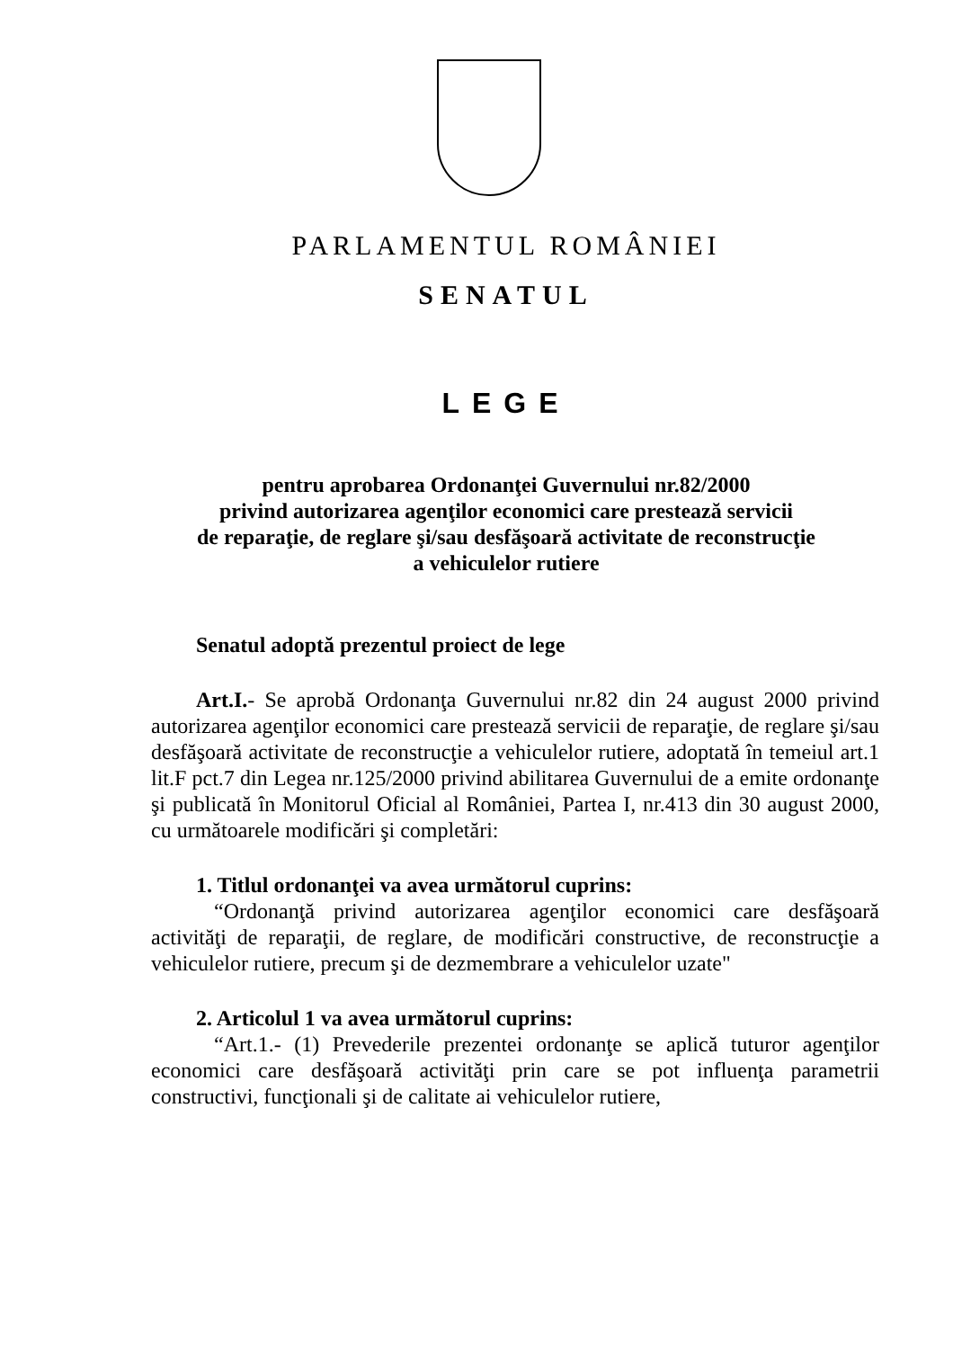PARLAMENTUL ROMÂNIEI
SENATUL
LEGE
pentru aprobarea Ordonanţei Guvernului nr.82/2000
privind autorizarea agenţilor economici care prestează servicii
de reparaţie, de reglare şi/sau desfăşoară activitate de reconstrucţie
a vehiculelor rutiere
Senatul adoptă prezentul proiect de lege
Art.I.- Se aprobă Ordonanţa Guvernului nr.82 din 24 august 2000 privind autorizarea agenţilor economici care prestează servicii de reparaţie, de reglare şi/sau desfăşoară activitate de reconstrucţie a vehiculelor rutiere, adoptată în temeiul art.1 lit.F pct.7 din Legea nr.125/2000 privind abilitarea Guvernului de a emite ordonanţe şi publicată în Monitorul Oficial al României, Partea I, nr.413 din 30 august 2000, cu următoarele modificări şi completări:
1. Titlul ordonanţei va avea următorul cuprins:
“Ordonanţă privind autorizarea agenţilor economici care desfăşoară activităţi de reparaţii, de reglare, de modificări constructive, de reconstrucţie a vehiculelor rutiere, precum şi de dezmembrare a vehiculelor uzate"
2. Articolul 1 va avea următorul cuprins:
“Art.1.- (1) Prevederile prezentei ordonanţe se aplică tuturor agenţilor economici care desfăşoară activităţi prin care se pot influenţa parametrii constructivi, funcţionali şi de calitate ai vehiculelor rutiere,